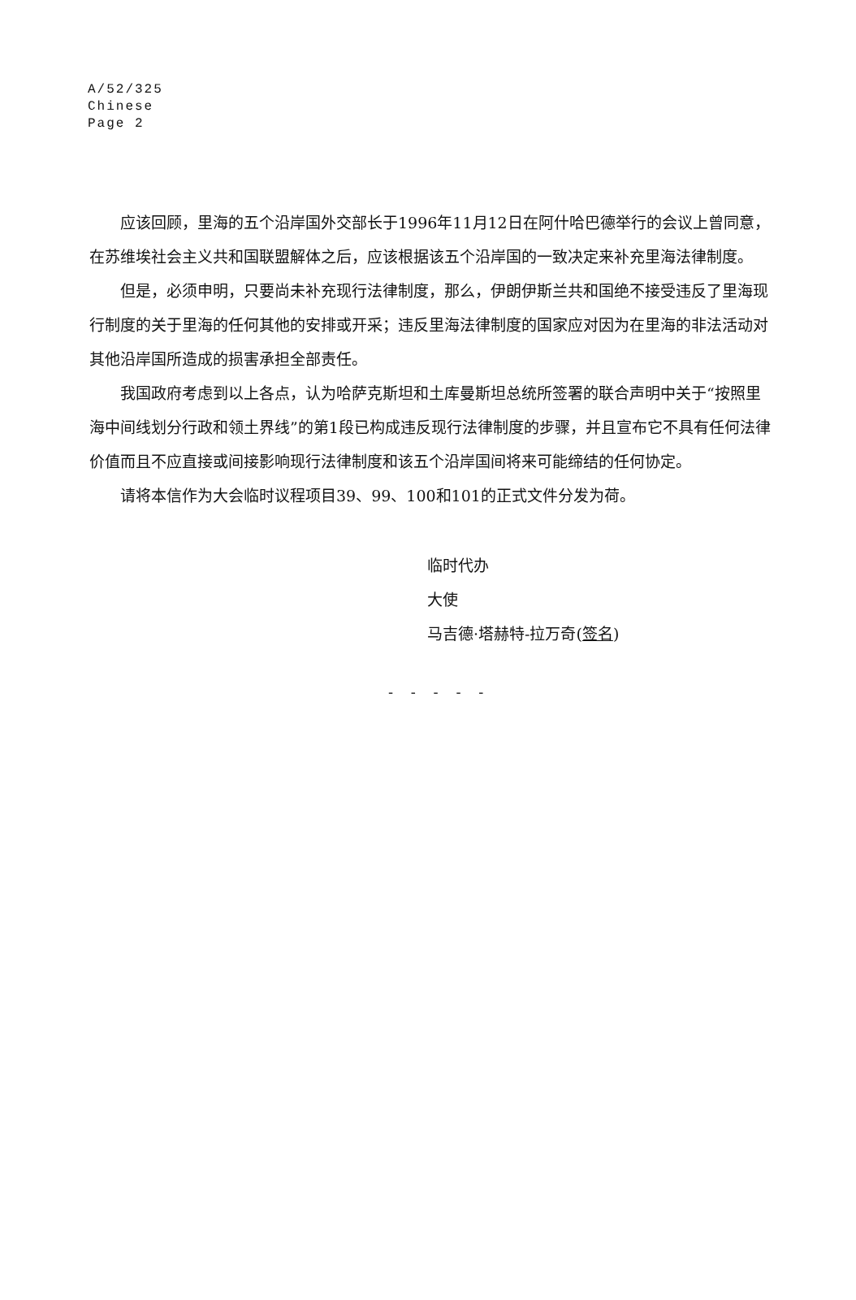A/52/325
Chinese
Page 2
应该回顾，里海的五个沿岸国外交部长于1996年11月12日在阿什哈巴德举行的会议上曾同意，在苏维埃社会主义共和国联盟解体之后，应该根据该五个沿岸国的一致决定来补充里海法律制度。
但是，必须申明，只要尚未补充现行法律制度，那么，伊朗伊斯兰共和国绝不接受违反了里海现行制度的关于里海的任何其他的安排或开采；违反里海法律制度的国家应对因为在里海的非法活动对其他沿岸国所造成的损害承担全部责任。
我国政府考虑到以上各点，认为哈萨克斯坦和土库曼斯坦总统所签署的联合声明中关于“按照里海中间线划分行政和领土界线”的第1段已构成违反现行法律制度的步骤，并且宣布它不具有任何法律价值而且不应直接或间接影响现行法律制度和该五个沿岸国间将来可能缔结的任何协定。
请将本信作为大会临时议程项目39、99、100和101的正式文件分发为荷。
临时代办
大使
马吉德·塔赫特-拉万奇(签名)
- - - - -